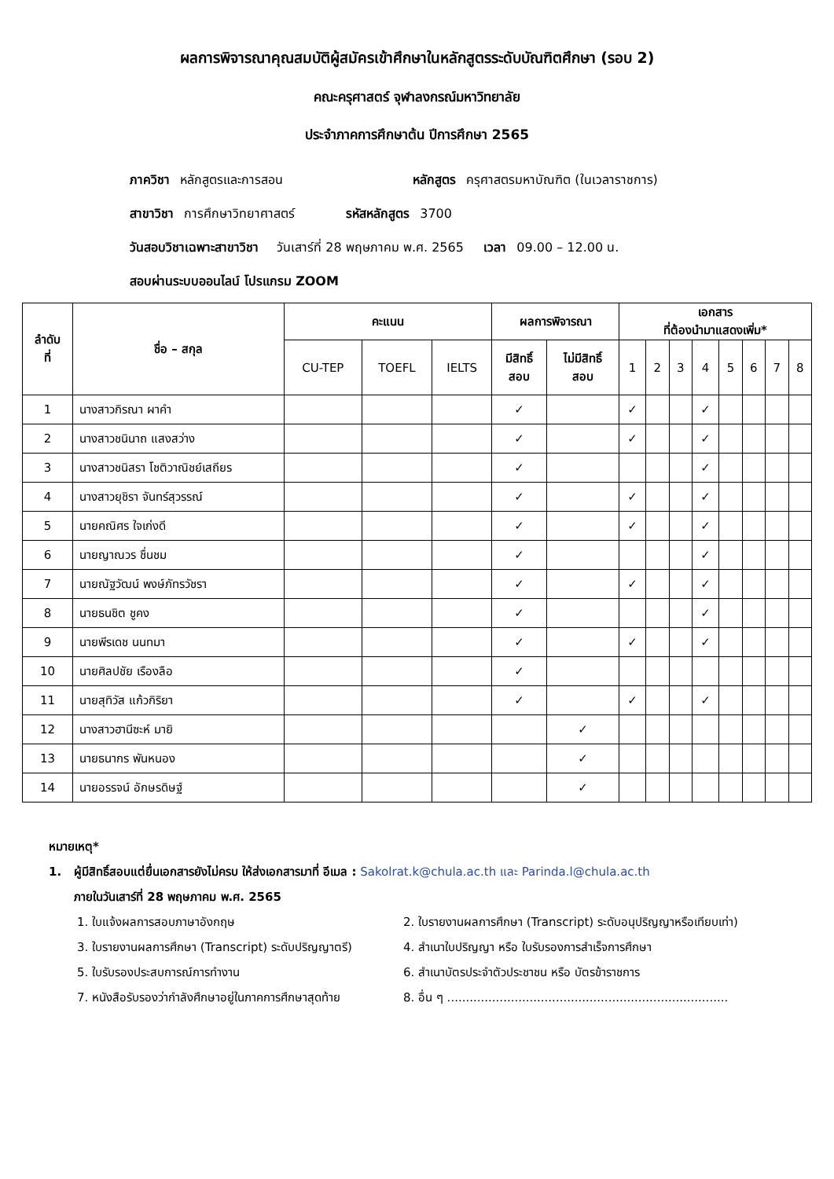ผลการพิจารณาคุณสมบัติผู้สมัครเข้าศึกษาในหลักสูตรระดับบัณฑิตศึกษา (รอบ 2)
คณะครุศาสตร์ จุฬาลงกรณ์มหาวิทยาลัย
ประจำภาคการศึกษาต้น ปีการศึกษา 2565
ภาควิชา หลักสูตรและการสอน หลักสูตร ครุศาสตรมหาบัณฑิต (ในเวลาราชการ)
สาขาวิชา การศึกษาวิทยาศาสตร์ รหัสหลักสูตร 3700
วันสอบวิชาเฉพาะสาขาวิชา วันเสาร์ที่ 28 พฤษภาคม พ.ศ. 2565 เวลา 09.00 – 12.00 น.
สอบผ่านระบบออนไลน์ โปรแกรม ZOOM
| ลำดับ ที่ | ชื่อ – สกุล | คะแนน | | | ผลการพิจารณา | | เอกสาร ที่ต้องนำมาแสดงเพิ่ม* | | | | | | | |
| --- | --- | --- | --- | --- | --- | --- | --- | --- | --- | --- | --- | --- | --- | --- |
| | | CU-TEP | TOEFL | IELTS | มีสิทธิ์ สอบ | ไม่มีสิทธิ์ สอบ | 1 | 2 | 3 | 4 | 5 | 6 | 7 | 8 |
| 1 | นางสาวกิรณา ผาคำ | | | | ✓ | | ✓ | | | ✓ | | | | |
| 2 | นางสาวชนินาถ แสงสว่าง | | | | ✓ | | ✓ | | | ✓ | | | | |
| 3 | นางสาวชนิสรา โชติวาณิชย์เสถียร | | | | ✓ | | | | | ✓ | | | | |
| 4 | นางสาวยุชิรา จันทร์สุวรรณ์ | | | | ✓ | | ✓ | | | ✓ | | | | |
| 5 | นายคณิศร ใจเก่งดี | | | | ✓ | | ✓ | | | ✓ | | | | |
| 6 | นายญาณวร ชื่นชม | | | | ✓ | | | | | ✓ | | | | |
| 7 | นายณัฐวัฒน์ พงษ์ภัทรวัชรา | | | | ✓ | | ✓ | | | ✓ | | | | |
| 8 | นายธนชิต ชูคง | | | | ✓ | | | | | ✓ | | | | |
| 9 | นายพีรเดช นนทมา | | | | ✓ | | ✓ | | | ✓ | | | | |
| 10 | นายศิลปชัย เรืองลือ | | | | ✓ | | | | | | | | | |
| 11 | นายสุทิวัส แก้วกิริยา | | | | ✓ | | ✓ | | | ✓ | | | | |
| 12 | นางสาวฮานีซะห์ มายิ | | | | | ✓ | | | | | | | | |
| 13 | นายธนากร พันหนอง | | | | | ✓ | | | | | | | | |
| 14 | นายอรรจน์ อักษรดิษฐ์ | | | | | ✓ | | | | | | | | |
หมายเหตุ*
1. ผู้มีสิทธิ์สอบแต่ยื่นเอกสารยังไม่ครบ ให้ส่งเอกสารมาที่ อีเมล : Sakolrat.k@chula.ac.th และ Parinda.l@chula.ac.th
ภายในวันเสาร์ที่ 28 พฤษภาคม พ.ศ. 2565
1. ใบแจ้งผลการสอบภาษาอังกฤษ
2. ใบรายงานผลการศึกษา (Transcript) ระดับอนุปริญญาหรือเทียบเท่า)
3. ใบรายงานผลการศึกษา (Transcript) ระดับปริญญาตรี)
4. สำเนาใบปริญญา หรือ ใบรับรองการสำเร็จการศึกษา
5. ใบรับรองประสบการณ์การทำงาน
6. สำเนาบัตรประจำตัวประชาชน หรือ บัตรข้าราชการ
7. หนังสือรับรองว่ากำลังศึกษาอยู่ในภาคการศึกษาสุดท้าย
8. อื่น ๆ ...........................................................................